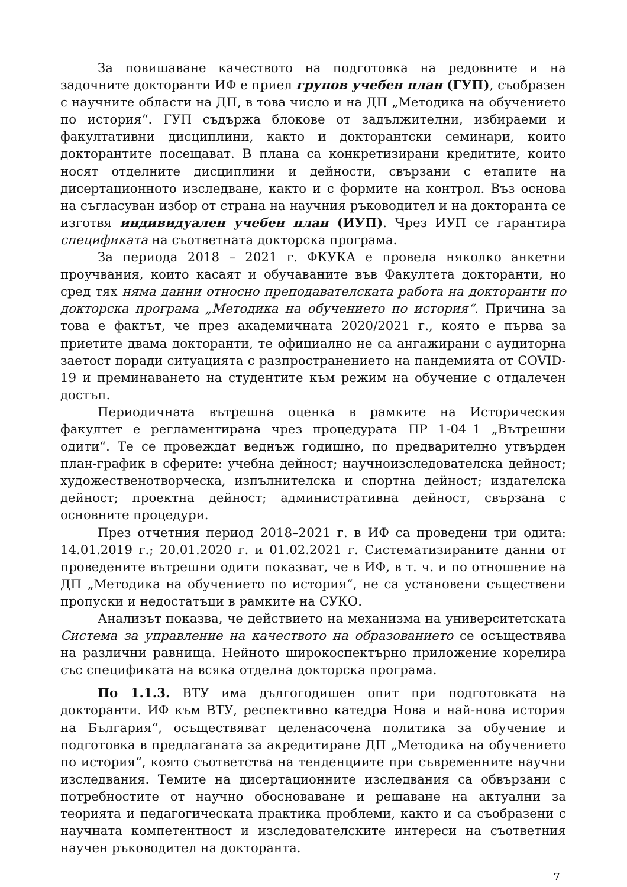За повишаване качеството на подготовка на редовните и на задочните докторанти ИФ е приел групов учебен план (ГУП), съобразен с научните области на ДП, в това число и на ДП „Методика на обучението по история“. ГУП съдържа блокове от задължителни, избираеми и факултативни дисциплини, както и докторантски семинари, които докторантите посещават. В плана са конкретизирани кредитите, които носят отделните дисциплини и дейности, свързани с етапите на дисертационното изследване, както и с формите на контрол. Въз основа на съгласуван избор от страна на научния ръководител и на докторанта се изготвя индивидуален учебен план (ИУП). Чрез ИУП се гарантира спецификата на съответната докторска програма.
За периода 2018 – 2021 г. ФКУКА е провела няколко анкетни проучвания, които касаят и обучаваните във Факултета докторанти, но сред тях няма данни относно преподавателската работа на докторанти по докторска програма „Методика на обучението по история“. Причина за това е фактът, че през академичната 2020/2021 г., която е първа за приетите двама докторанти, те официално не са ангажирани с аудиторна заетост поради ситуацията с разпространението на пандемията от COVID-19 и преминаването на студентите към режим на обучение с отдалечен достъп.
Периодичната вътрешна оценка в рамките на Историческия факултет е регламентирана чрез процедурата ПР 1-04_1 „Вътрешни одити“. Те се провеждат веднъж годишно, по предварително утвърден план-график в сферите: учебна дейност; научноизследователска дейност; художественотворческа, изпълнителска и спортна дейност; издателска дейност; проектна дейност; административна дейност, свързана с основните процедури.
През отчетния период 2018–2021 г. в ИФ са проведени три одита: 14.01.2019 г.; 20.01.2020 г. и 01.02.2021 г. Систематизираните данни от проведените вътрешни одити показват, че в ИФ, в т. ч. и по отношение на ДП „Методика на обучението по история“, не са установени съществени пропуски и недостатъци в рамките на СУКО.
Анализът показва, че действието на механизма на университетската Система за управление на качеството на образованието се осъществява на различни равнища. Нейното широкоспектърно приложение корелира със спецификата на всяка отделна докторска програма.
По 1.1.3. ВТУ има дългогодишен опит при подготовката на докторанти. ИФ към ВТУ, респективно катедра Нова и най-нова история на България“, осъществяват целенасочена политика за обучение и подготовка в предлаганата за акредитиране ДП „Методика на обучението по история“, която съответства на тенденциите при съвременните научни изследвания. Темите на дисертационните изследвания са обвързани с потребностите от научно обосноваване и решаване на актуални за теорията и педагогическата практика проблеми, както и са съобразени с научната компетентност и изследователските интереси на съответния научен ръководител на докторанта.
7